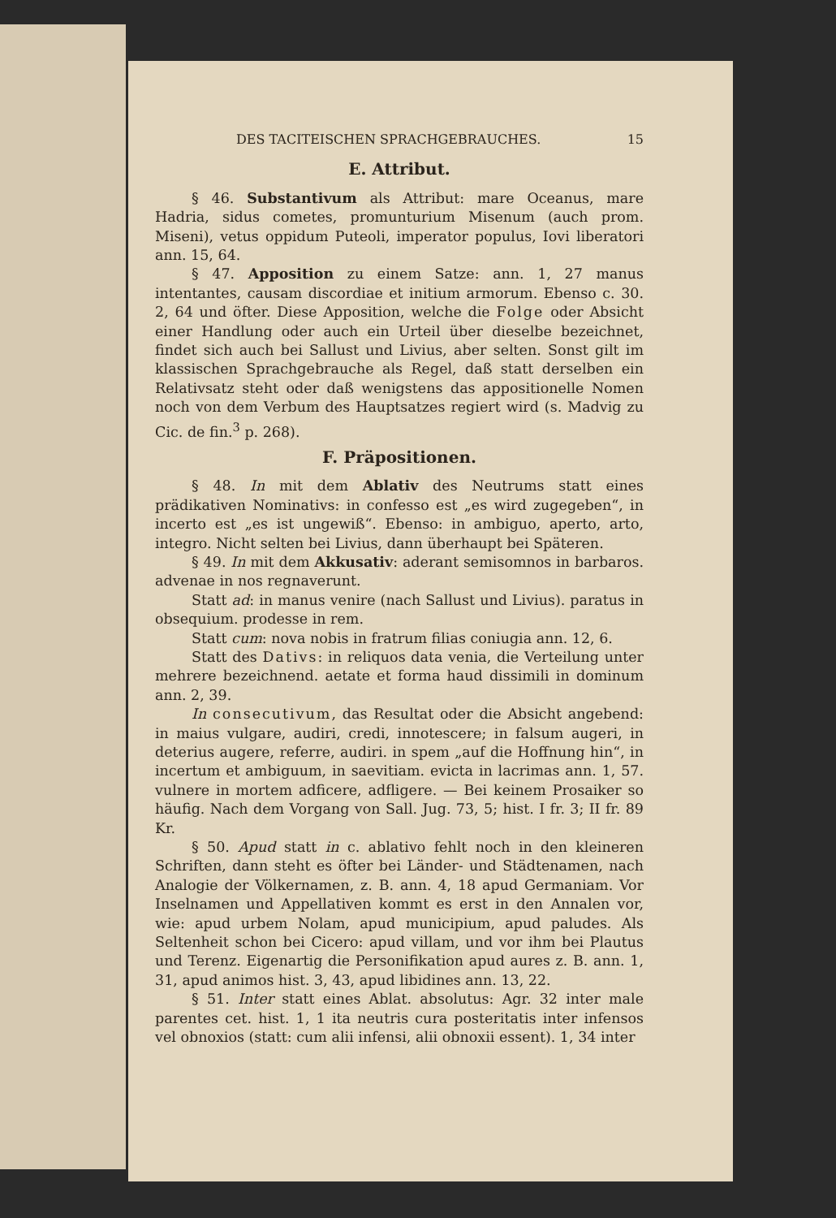DES TACITEISCHEN SPRACHGEBRAUCHES. 15
E. Attribut.
§ 46. Substantivum als Attribut: mare Oceanus, mare Hadria, sidus cometes, promunturium Misenum (auch prom. Miseni), vetus oppidum Puteoli, imperator populus, Iovi liberatori ann. 15, 64.
§ 47. Apposition zu einem Satze: ann. 1, 27 manus intentantes, causam discordiae et initium armorum. Ebenso c. 30. 2, 64 und öfter. Diese Apposition, welche die Folge oder Absicht einer Handlung oder auch ein Urteil über dieselbe bezeichnet, findet sich auch bei Sallust und Livius, aber selten. Sonst gilt im klassischen Sprachgebrauche als Regel, daß statt derselben ein Relativsatz steht oder daß wenigstens das appositionelle Nomen noch von dem Verbum des Hauptsatzes regiert wird (s. Madvig zu Cic. de fin.<sup>3</sup> p. 268).
F. Präpositionen.
§ 48. In mit dem Ablativ des Neutrums statt eines prädikativen Nominativs: in confesso est „es wird zugegeben“, in incerto est „es ist ungewiß“. Ebenso: in ambiguo, aperto, arto, integro. Nicht selten bei Livius, dann überhaupt bei Späteren.
§ 49. In mit dem Akkusativ: aderant semisomnos in barbaros. advenae in nos regnaverunt.
Statt ad: in manus venire (nach Sallust und Livius). paratus in obsequium. prodesse in rem.
Statt cum: nova nobis in fratrum filias coniugia ann. 12, 6.
Statt des Dativs: in reliquos data venia, die Verteilung unter mehrere bezeichnend. aetate et forma haud dissimili in dominum ann. 2, 39.
In consecutivum, das Resultat oder die Absicht angebend: in maius vulgare, audiri, credi, innotescere; in falsum augeri, in deterius augere, referre, audiri. in spem „auf die Hoffnung hin“, in incertum et ambiguum, in saevitiam. evicta in lacrimas ann. 1, 57. vulnere in mortem adficere, adfligere. — Bei keinem Prosaiker so häufig. Nach dem Vorgang von Sall. Jug. 73, 5; hist. I fr. 3; II fr. 89 Kr.
§ 50. Apud statt in c. ablativo fehlt noch in den kleineren Schriften, dann steht es öfter bei Länder- und Städtenamen, nach Analogie der Völkernamen, z. B. ann. 4, 18 apud Germaniam. Vor Inselnamen und Appellativen kommt es erst in den Annalen vor, wie: apud urbem Nolam, apud municipium, apud paludes. Als Seltenheit schon bei Cicero: apud villam, und vor ihm bei Plautus und Terenz. Eigenartig die Personifikation apud aures z. B. ann. 1, 31, apud animos hist. 3, 43, apud libidines ann. 13, 22.
§ 51. Inter statt eines Ablat. absolutus: Agr. 32 inter male parentes cet. hist. 1, 1 ita neutris cura posteritatis inter infensos vel obnoxios (statt: cum alii infensi, alii obnoxii essent). 1, 34 inter